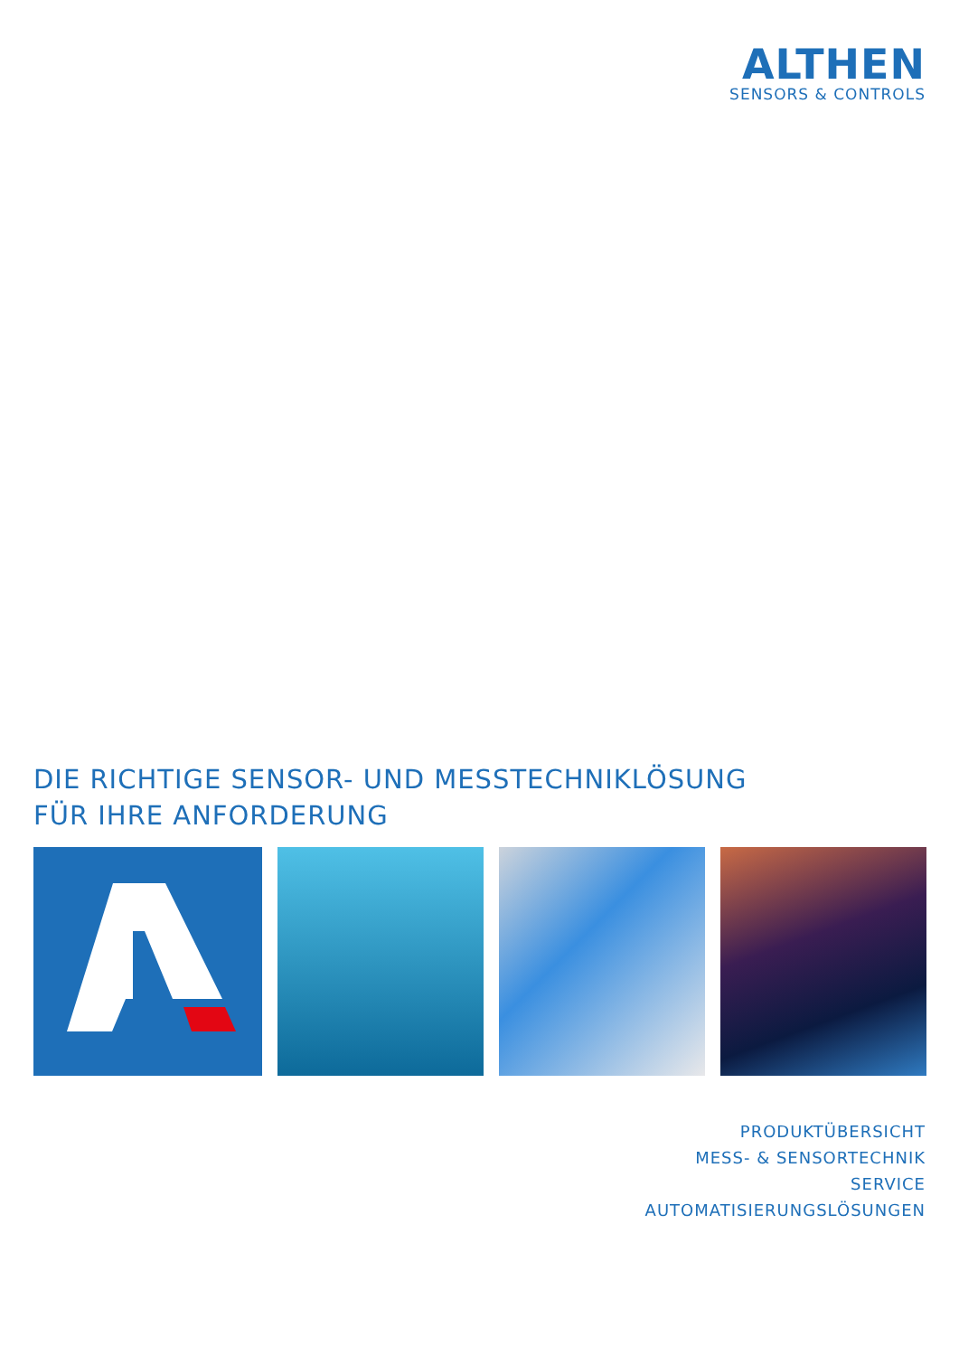ALTHEN
SENSORS & CONTROLS
DIE RICHTIGE SENSOR- UND MESSTECHNIKLÖSUNG
FÜR IHRE ANFORDERUNG
PRODUKTÜBERSICHT
MESS- & SENSORTECHNIK
SERVICE
AUTOMATISIERUNGSLÖSUNGEN